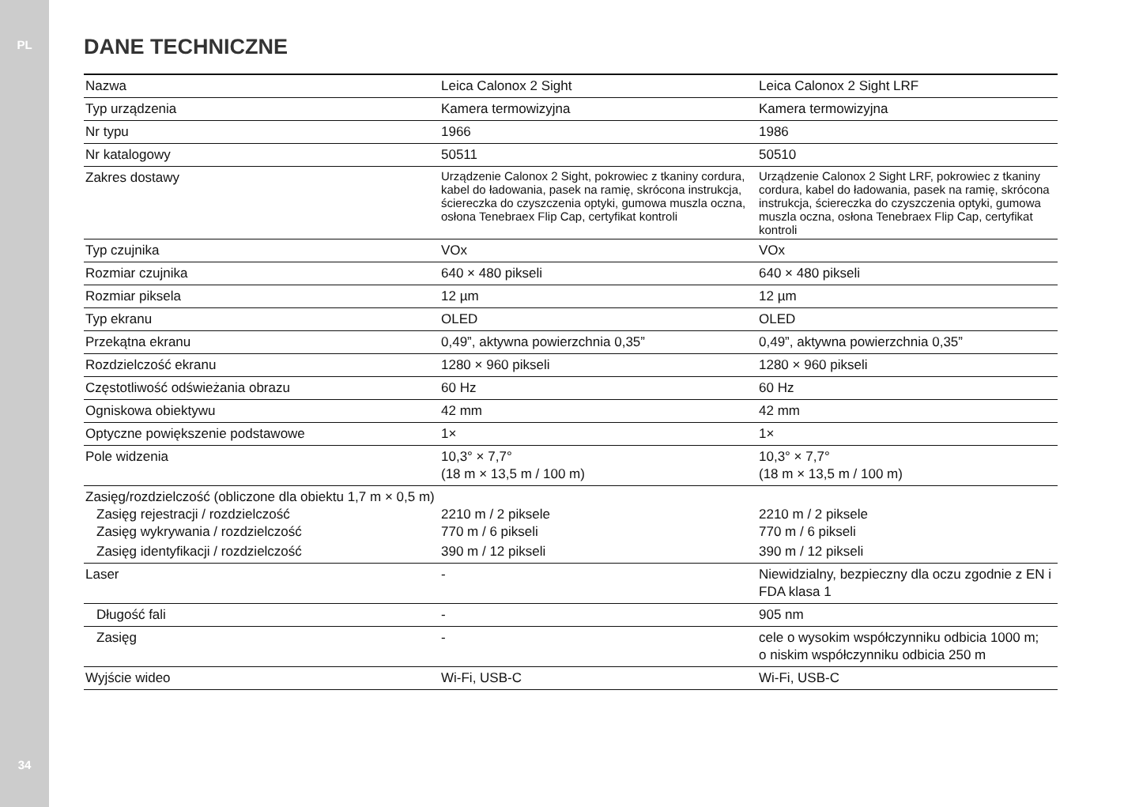PL
34
DANE TECHNICZNE
| Nazwa | Leica Calonox 2 Sight | Leica Calonox 2 Sight LRF |
| Typ urządzenia | Kamera termowizyjna | Kamera termowizyjna |
| Nr typu | 1966 | 1986 |
| Nr katalogowy | 50511 | 50510 |
| Zakres dostawy | Urządzenie Calonox 2 Sight, pokrowiec z tkaniny cordura, kabel do ładowania, pasek na ramię, skrócona instrukcja, ściereczka do czyszczenia optyki, gumowa muszla oczna, osłona Tenebraex Flip Cap, certyfikat kontroli | Urządzenie Calonox 2 Sight LRF, pokrowiec z tkaniny cordura, kabel do ładowania, pasek na ramię, skrócona instrukcja, ściereczka do czyszczenia optyki, gumowa muszla oczna, osłona Tenebraex Flip Cap, certyfikat kontroli |
| Typ czujnika | VOx | VOx |
| Rozmiar czujnika | 640 × 480 pikseli | 640 × 480 pikseli |
| Rozmiar piksela | 12 µm | 12 µm |
| Typ ekranu | OLED | OLED |
| Przekątna ekranu | 0,49”, aktywna powierzchnia 0,35” | 0,49”, aktywna powierzchnia 0,35” |
| Rozdzielczość ekranu | 1280 × 960 pikseli | 1280 × 960 pikseli |
| Częstotliwość odświeżania obrazu | 60 Hz | 60 Hz |
| Ogniskowa obiektywu | 42 mm | 42 mm |
| Optyczne powiększenie podstawowe | 1× | 1× |
| Pole widzenia | 10,3° × 7,7° (18 m × 13,5 m / 100 m) | 10,3° × 7,7° (18 m × 13,5 m / 100 m) |
| Zasięg/rozdzielczość (obliczone dla obiektu 1,7 m × 0,5 m) | | |
| Zasięg rejestracji / rozdzielczość | 2210 m / 2 piksele | 2210 m / 2 piksele |
| Zasięg wykrywania / rozdzielczość | 770 m / 6 pikseli | 770 m / 6 pikseli |
| Zasięg identyfikacji / rozdzielczość | 390 m / 12 pikseli | 390 m / 12 pikseli |
| Laser | - | Niewidzialny, bezpieczny dla oczu zgodnie z EN i FDA klasa 1 |
| Długość fali | - | 905 nm |
| Zasięg | - | cele o wysokim współczynniku odbicia 1000 m; o niskim współczynniku odbicia 250 m |
| Wyjście wideo | Wi-Fi, USB-C | Wi-Fi, USB-C |